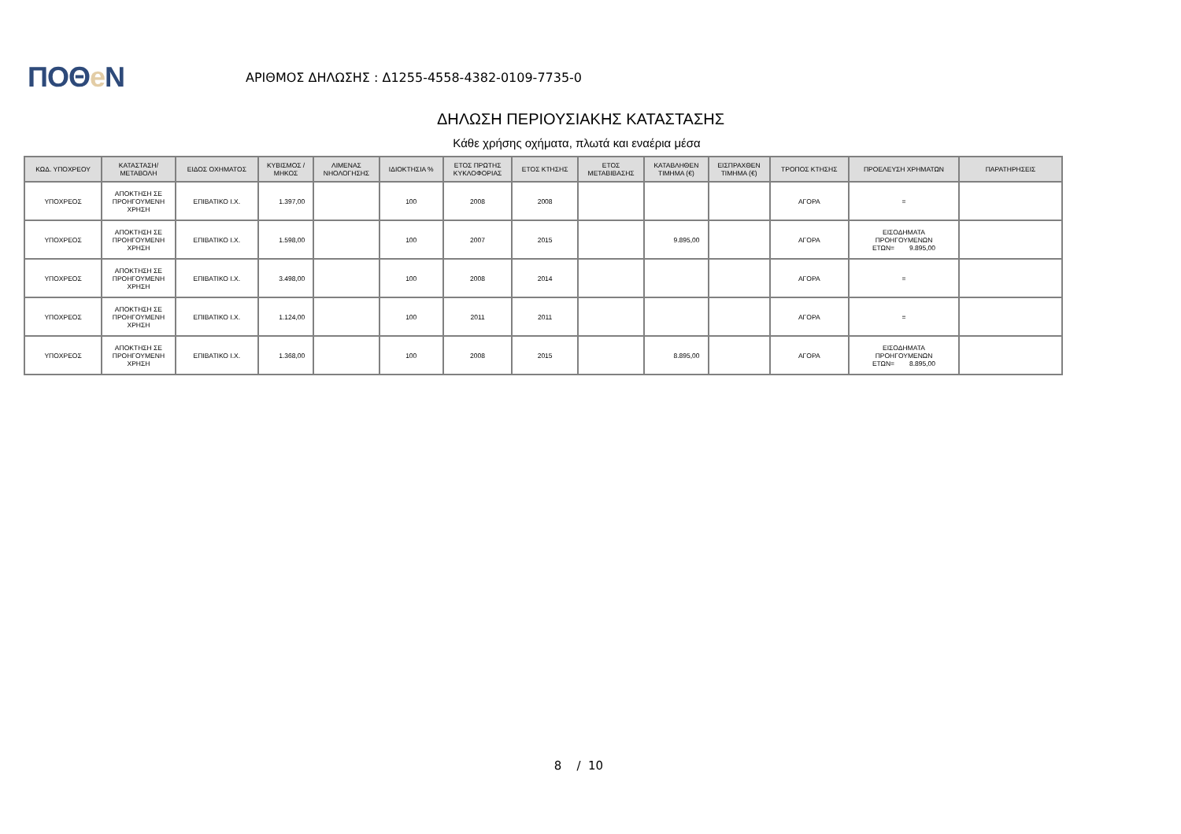ΠΟΘe Ν
ΑΡΙΘΜΟΣ ΔΗΛΩΣΗΣ : Δ1255-4558-4382-0109-7735-0
ΔΗΛΩΣΗ ΠΕΡΙΟΥΣΙΑΚΗΣ ΚΑΤΑΣΤΑΣΗΣ
Κάθε χρήσης οχήματα, πλωτά και εναέρια μέσα
| ΚΩΔ. ΥΠΟΧΡΕΟΥ | ΚΑΤΑΣΤΑΣΗ/ ΜΕΤΑΒΟΛΗ | ΕΙΔΟΣ ΟΧΗΜΑΤΟΣ | ΚΥΒΙΣΜΟΣ / ΜΗΚΟΣ | ΛΙΜΕΝΑΣ ΝΗΟΛΟΓΗΣΗΣ | ΙΔΙΟΚΤΗΣΙΑ % | ΕΤΟΣ ΠΡΩΤΗΣ ΚΥΚΛΟΦΟΡΙΑΣ | ΕΤΟΣ ΚΤΗΣΗΣ | ΕΤΟΣ ΜΕΤΑΒΙΒΑΣΗΣ | ΚΑΤΑΒΛΗΘΕΝ ΤΙΜΗΜΑ (€) | ΕΙΣΠΡΑΧΘΕΝ ΤΙΜΗΜΑ (€) | ΤΡΟΠΟΣ ΚΤΗΣΗΣ | ΠΡΟΕΛΕΥΣΗ ΧΡΗΜΑΤΩΝ | ΠΑΡΑΤΗΡΗΣΕΙΣ |
| --- | --- | --- | --- | --- | --- | --- | --- | --- | --- | --- | --- | --- | --- |
| ΥΠΟΧΡΕΟΣ | ΑΠΟΚΤΗΣΗ ΣΕ ΠΡΟΗΓΟΥΜΕΝΗ ΧΡΗΣΗ | ΕΠΙΒΑΤΙΚΟ Ι.Χ. | 1.397,00 | | 100 | 2008 | 2008 | | | | ΑΓΟΡΑ | = | |
| ΥΠΟΧΡΕΟΣ | ΑΠΟΚΤΗΣΗ ΣΕ ΠΡΟΗΓΟΥΜΕΝΗ ΧΡΗΣΗ | ΕΠΙΒΑΤΙΚΟ Ι.Χ. | 1.598,00 | | 100 | 2007 | 2015 | | 9.895,00 | | ΑΓΟΡΑ | ΕΙΣΟΔΗΜΑΤΑ ΠΡΟΗΓΟΥΜΕΝΩΝ ΕΤΩΝ= 9.895,00 | |
| ΥΠΟΧΡΕΟΣ | ΑΠΟΚΤΗΣΗ ΣΕ ΠΡΟΗΓΟΥΜΕΝΗ ΧΡΗΣΗ | ΕΠΙΒΑΤΙΚΟ Ι.Χ. | 3.498,00 | | 100 | 2008 | 2014 | | | | ΑΓΟΡΑ | = | |
| ΥΠΟΧΡΕΟΣ | ΑΠΟΚΤΗΣΗ ΣΕ ΠΡΟΗΓΟΥΜΕΝΗ ΧΡΗΣΗ | ΕΠΙΒΑΤΙΚΟ Ι.Χ. | 1.124,00 | | 100 | 2011 | 2011 | | | | ΑΓΟΡΑ | = | |
| ΥΠΟΧΡΕΟΣ | ΑΠΟΚΤΗΣΗ ΣΕ ΠΡΟΗΓΟΥΜΕΝΗ ΧΡΗΣΗ | ΕΠΙΒΑΤΙΚΟ Ι.Χ. | 1.368,00 | | 100 | 2008 | 2015 | | 8.895,00 | | ΑΓΟΡΑ | ΕΙΣΟΔΗΜΑΤΑ ΠΡΟΗΓΟΥΜΕΝΩΝ ΕΤΩΝ= 8.895,00 | |
8 / 10